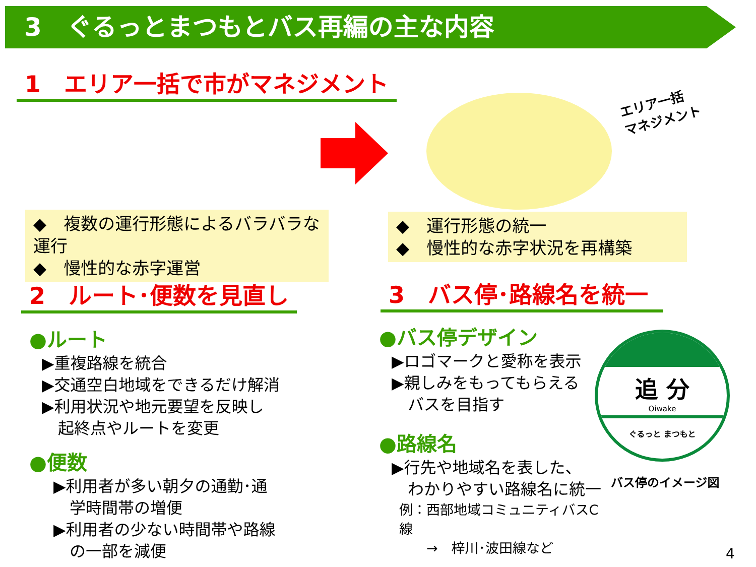3　ぐるっとまつもとバス再編の主な内容
1　エリア一括で市がマネジメント
エリア一括
マネジメント
◆　複数の運行形態によるバラバラな運行
◆　慢性的な赤字運営
◆　運行形態の統一
◆　慢性的な赤字状況を再構築
2　ルート･便数を見直し 3　バス停･路線名を統一
●ルート
▶重複路線を統合
▶交通空白地域をできるだけ解消
▶利用状況や地元要望を反映し
　起終点やルートを変更
●便数
▶利用者が多い朝夕の通勤･通
　学時間帯の増便
▶利用者の少ない時間帯や路線
　の一部を減便
●バス停デザイン
▶ロゴマークと愛称を表示
▶親しみをもってもらえる
　バスを目指す
●路線名
▶行先や地域名を表した、
　わかりやすい路線名に統一
例：西部地域コミュニティバスC線
　　→　梓川･波田線など
追 分
Oiwake
ぐるっと まつもと
バス停のイメージ図
4